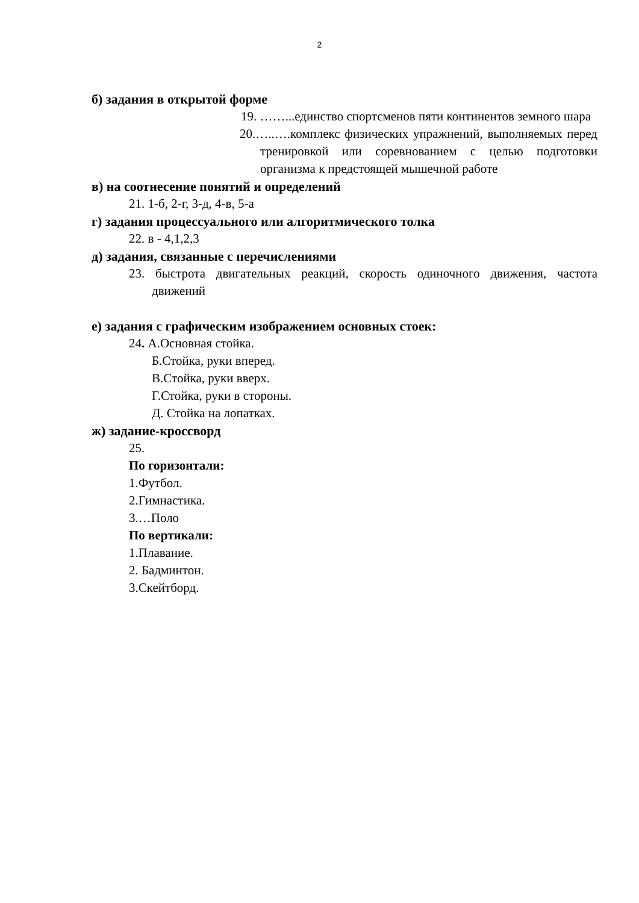2
б) задания в открытой форме
19. ……...единство спортсменов пяти континентов земного шара
20.…..….комплекс физических упражнений, выполняемых перед тренировкой или соревнованием с целью подготовки организма к предстоящей мышечной работе
в) на соотнесение понятий и определений
21. 1-б, 2-г, 3-д, 4-в, 5-а
г) задания процессуального или алгоритмического толка
22. в - 4,1,2,3
д) задания, связанные с перечислениями
23. быстрота двигательных реакций, скорость одиночного движения, частота движений
е) задания с графическим изображением основных стоек:
24. А.Основная стойка.
Б.Стойка, руки вперед.
В.Стойка, руки вверх.
Г.Стойка, руки в стороны.
Д. Стойка на лопатках.
ж) задание-кроссворд
25.
По горизонтали:
1.Футбол.
2.Гимнастика.
3.…Поло
По вертикали:
1.Плавание.
2. Бадминтон.
3.Скейтборд.